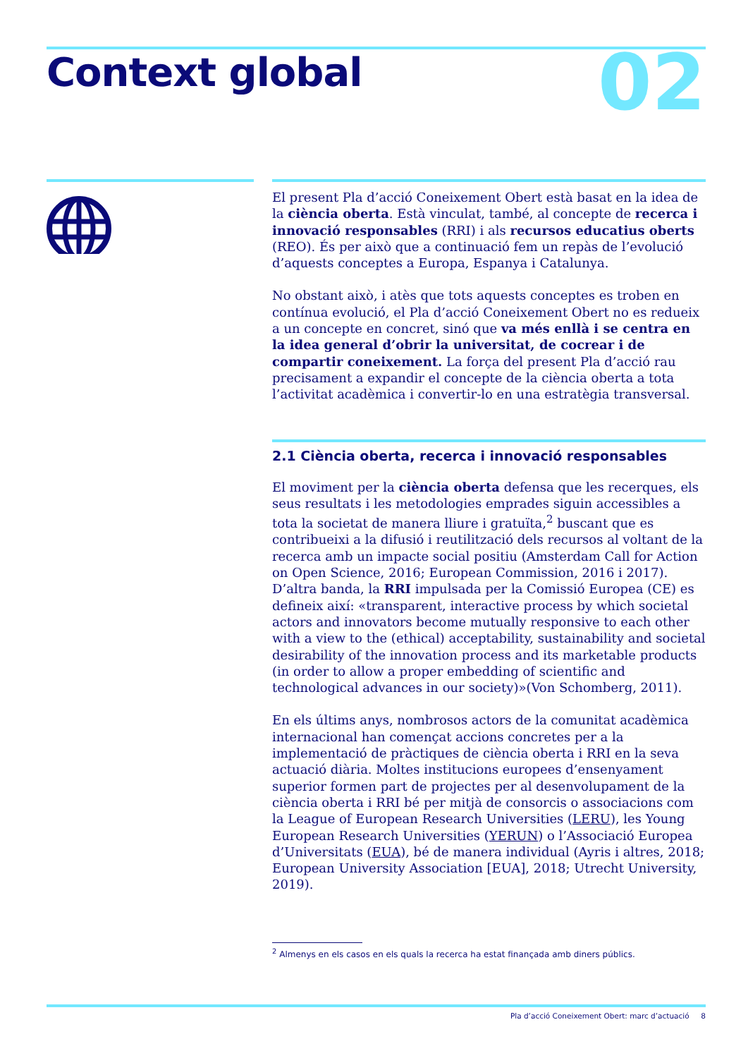Context global 02
El present Pla d’acció Coneixement Obert està basat en la idea de la ciència oberta. Està vinculat, també, al concepte de recerca i innovació responsables (RRI) i als recursos educatius oberts (REO). És per això que a continuació fem un repàs de l’evolució d’aquests conceptes a Europa, Espanya i Catalunya.
No obstant això, i atès que tots aquests conceptes es troben en contínua evolució, el Pla d’acció Coneixement Obert no es redueix a un concepte en concret, sinó que va més enllà i se centra en la idea general d’obrir la universitat, de cocrear i de compartir coneixement. La força del present Pla d’acció rau precisament a expandir el concepte de la ciència oberta a tota l’activitat acadèmica i convertir-lo en una estratègia transversal.
2.1 Ciència oberta, recerca i innovació responsables
El moviment per la ciència oberta defensa que les recerques, els seus resultats i les metodologies emprades siguin accessibles a tota la societat de manera lliure i gratuïta,<sup>2</sup> buscant que es contribueixi a la difusió i reutilització dels recursos al voltant de la recerca amb un impacte social positiu (Amsterdam Call for Action on Open Science, 2016; European Commission, 2016 i 2017). D’altra banda, la RRI impulsada per la Comissió Europea (CE) es defineix així: «transparent, interactive process by which societal actors and innovators become mutually responsive to each other with a view to the (ethical) acceptability, sustainability and societal desirability of the innovation process and its marketable products (in order to allow a proper embedding of scientific and technological advances in our society)»(Von Schomberg, 2011).
En els últims anys, nombrosos actors de la comunitat acadèmica internacional han començat accions concretes per a la implementació de pràctiques de ciència oberta i RRI en la seva actuació diària. Moltes institucions europees d’ensenyament superior formen part de projectes per al desenvolupament de la ciència oberta i RRI bé per mitjà de consorcis o associacions com la League of European Research Universities (LERU), les Young European Research Universities (YERUN) o l’Associació Europea d’Universitats (EUA), bé de manera individual (Ayris i altres, 2018; European University Association [EUA], 2018; Utrecht University, 2019).
<sup>2</sup> Almenys en els casos en els quals la recerca ha estat finançada amb diners públics.
Pla d’acció Coneixement Obert: marc d’actuació 8